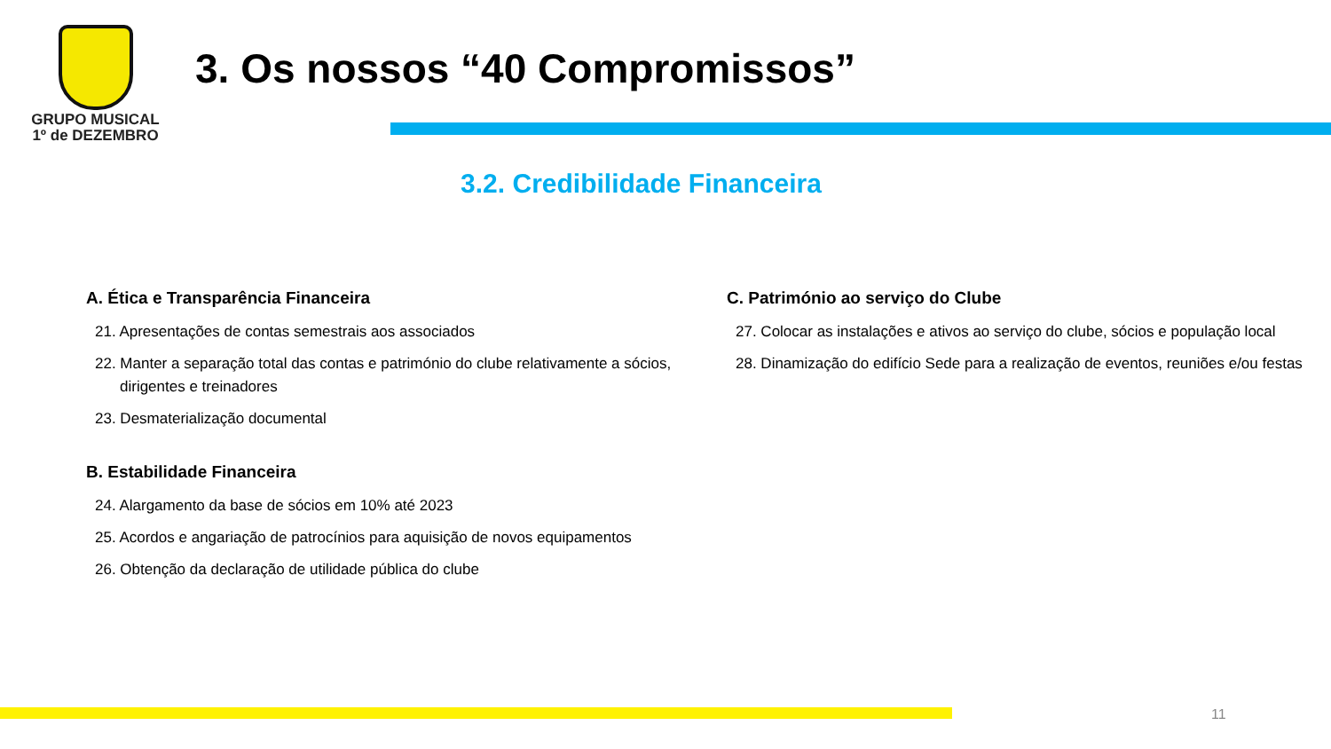GRUPO MUSICAL
1º de DEZEMBRO
3. Os nossos “40 Compromissos”
3.2. Credibilidade Financeira
A. Ética e Transparência Financeira
21. Apresentações de contas semestrais aos associados
22. Manter a separação total das contas e património do clube relativamente a sócios, dirigentes e treinadores
23. Desmaterialização documental
B. Estabilidade Financeira
24. Alargamento da base de sócios em 10% até 2023
25. Acordos e angariação de patrocínios para aquisição de novos equipamentos
26. Obtenção da declaração de utilidade pública do clube
C. Património ao serviço do Clube
27. Colocar as instalações e ativos ao serviço do clube, sócios e população local
28. Dinamização do edifício Sede para a realização de eventos, reuniões e/ou festas
11